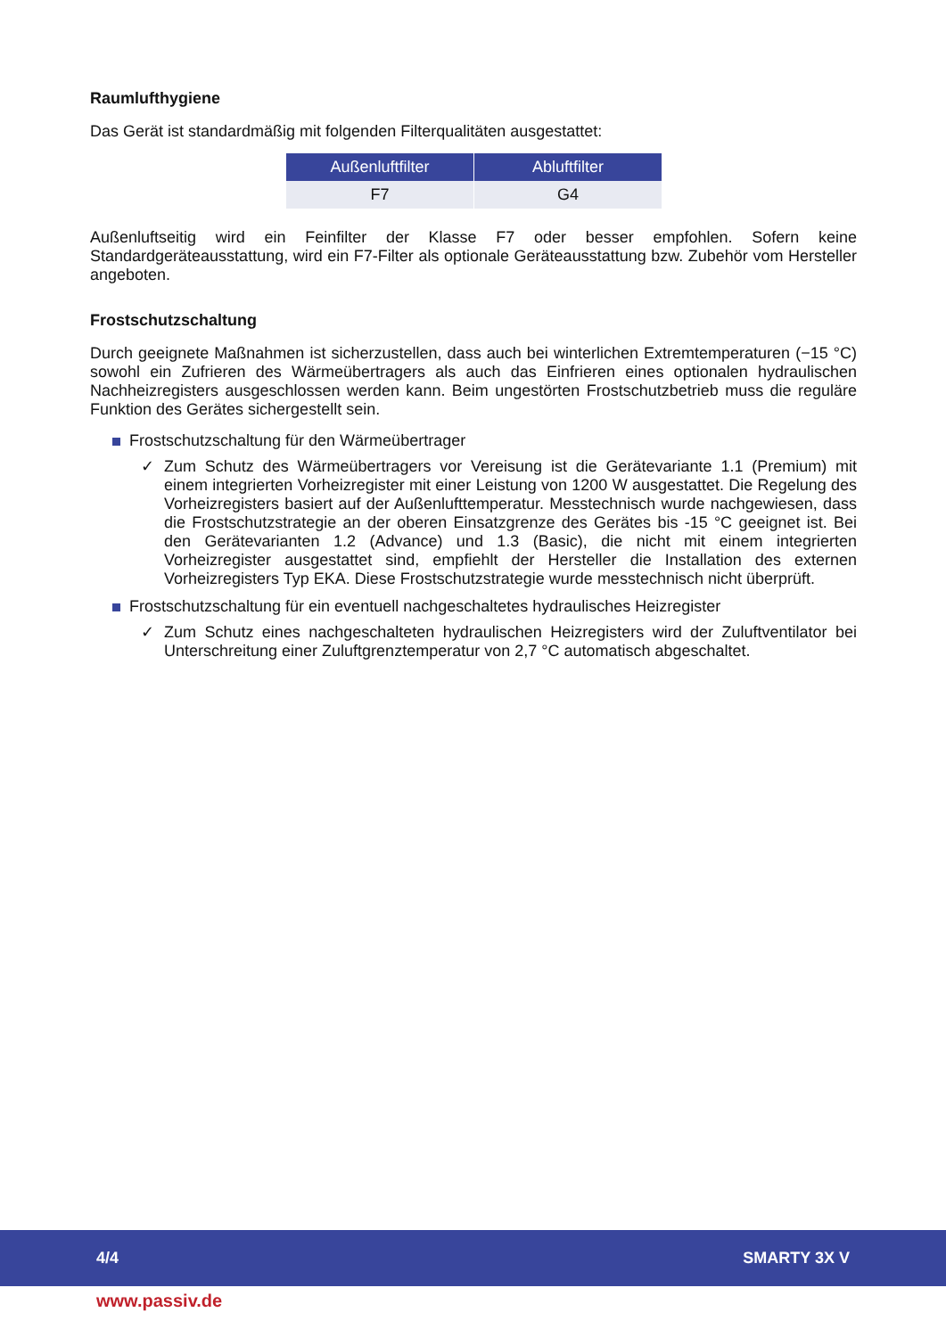Raumlufthygiene
Das Gerät ist standardmäßig mit folgenden Filterqualitäten ausgestattet:
| Außenluftfilter | Abluftfilter |
| --- | --- |
| F7 | G4 |
Außenluftseitig wird ein Feinfilter der Klasse F7 oder besser empfohlen. Sofern keine Standardgeräteausstattung, wird ein F7-Filter als optionale Geräteausstattung bzw. Zubehör vom Hersteller angeboten.
Frostschutzschaltung
Durch geeignete Maßnahmen ist sicherzustellen, dass auch bei winterlichen Extremtemperaturen (−15 °C) sowohl ein Zufrieren des Wärmeübertragers als auch das Einfrieren eines optionalen hydraulischen Nachheizregisters ausgeschlossen werden kann. Beim ungestörten Frostschutzbetrieb muss die reguläre Funktion des Gerätes sichergestellt sein.
Frostschutzschaltung für den Wärmeübertrager
✓ Zum Schutz des Wärmeübertragers vor Vereisung ist die Gerätevariante 1.1 (Premium) mit einem integrierten Vorheizregister mit einer Leistung von 1200 W ausgestattet. Die Regelung des Vorheizregisters basiert auf der Außenlufttemperatur. Messtechnisch wurde nachgewiesen, dass die Frostschutzstrategie an der oberen Einsatzgrenze des Gerätes bis -15 °C geeignet ist. Bei den Gerätevarianten 1.2 (Advance) und 1.3 (Basic), die nicht mit einem integrierten Vorheizregister ausgestattet sind, empfiehlt der Hersteller die Installation des externen Vorheizregisters Typ EKA. Diese Frostschutzstrategie wurde messtechnisch nicht überprüft.
Frostschutzschaltung für ein eventuell nachgeschaltetes hydraulisches Heizregister
✓ Zum Schutz eines nachgeschalteten hydraulischen Heizregisters wird der Zuluftventilator bei Unterschreitung einer Zuluftgrenztemperatur von 2,7 °C automatisch abgeschaltet.
4/4 SMARTY 3X V
www.passiv.de